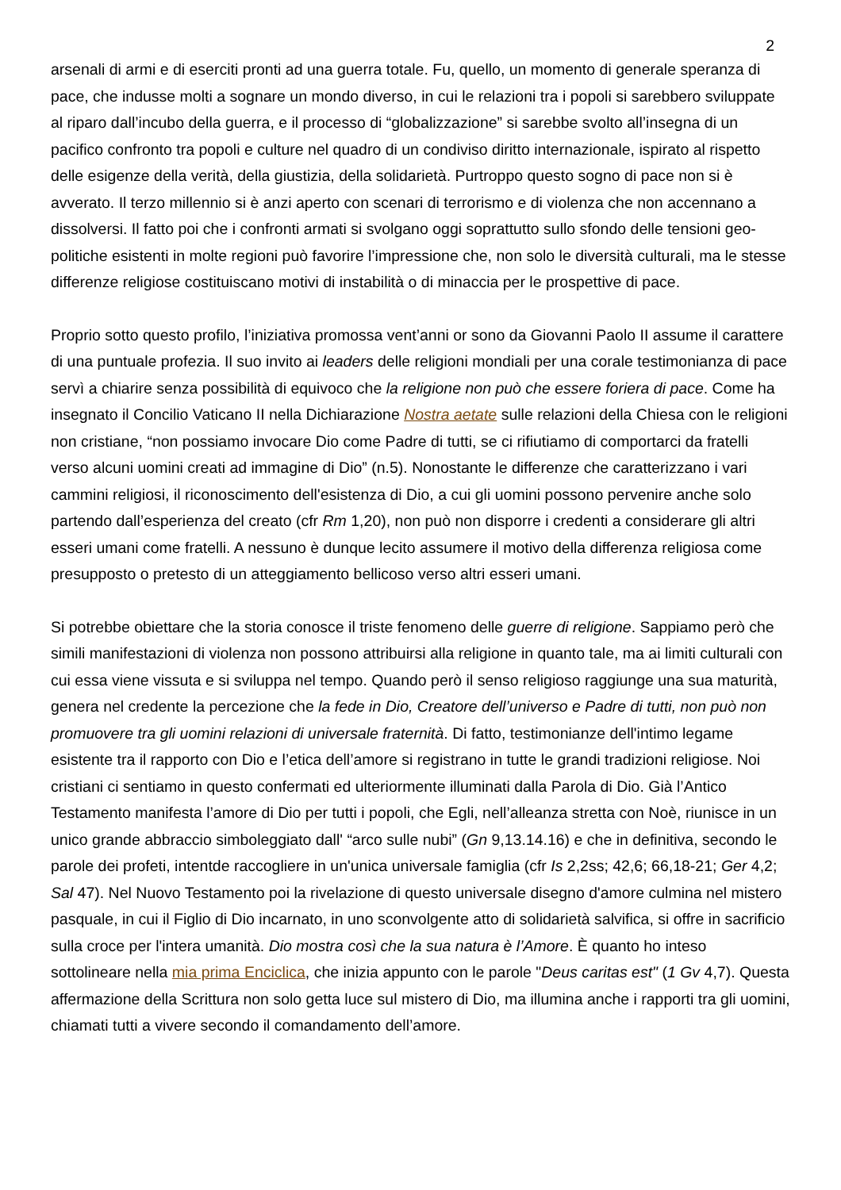2
arsenali di armi e di eserciti pronti ad una guerra totale. Fu, quello, un momento di generale speranza di pace, che indusse molti a sognare un mondo diverso, in cui le relazioni tra i popoli si sarebbero sviluppate al riparo dall’incubo della guerra, e il processo di “globalizzazione” si sarebbe svolto all’insegna di un pacifico confronto tra popoli e culture nel quadro di un condiviso diritto internazionale, ispirato al rispetto delle esigenze della verità, della giustizia, della solidarietà. Purtroppo questo sogno di pace non si è avverato. Il terzo millennio si è anzi aperto con scenari di terrorismo e di violenza che non accennano a dissolversi. Il fatto poi che i confronti armati si svolgano oggi soprattutto sullo sfondo delle tensioni geo-politiche esistenti in molte regioni può favorire l’impressione che, non solo le diversità culturali, ma le stesse differenze religiose costituiscano motivi di instabilità o di minaccia per le prospettive di pace.
Proprio sotto questo profilo, l’iniziativa promossa vent’anni or sono da Giovanni Paolo II assume il carattere di una puntuale profezia. Il suo invito ai leaders delle religioni mondiali per una corale testimonianza di pace servì a chiarire senza possibilità di equivoco che la religione non può che essere foriera di pace. Come ha insegnato il Concilio Vaticano II nella Dichiarazione Nostra aetate sulle relazioni della Chiesa con le religioni non cristiane, “non possiamo invocare Dio come Padre di tutti, se ci rifiutiamo di comportarci da fratelli verso alcuni uomini creati ad immagine di Dio” (n.5). Nonostante le differenze che caratterizzano i vari cammini religiosi, il riconoscimento dell'esistenza di Dio, a cui gli uomini possono pervenire anche solo partendo dall’esperienza del creato (cfr Rm 1,20), non può non disporre i credenti a considerare gli altri esseri umani come fratelli. A nessuno è dunque lecito assumere il motivo della differenza religiosa come presupposto o pretesto di un atteggiamento bellicoso verso altri esseri umani.
Si potrebbe obiettare che la storia conosce il triste fenomeno delle guerre di religione. Sappiamo però che simili manifestazioni di violenza non possono attribuirsi alla religione in quanto tale, ma ai limiti culturali con cui essa viene vissuta e si sviluppa nel tempo. Quando però il senso religioso raggiunge una sua maturità, genera nel credente la percezione che la fede in Dio, Creatore dell’universo e Padre di tutti, non può non promuovere tra gli uomini relazioni di universale fraternità. Di fatto, testimonianze dell'intimo legame esistente tra il rapporto con Dio e l’etica dell’amore si registrano in tutte le grandi tradizioni religiose. Noi cristiani ci sentiamo in questo confermati ed ulteriormente illuminati dalla Parola di Dio. Già l’Antico Testamento manifesta l’amore di Dio per tutti i popoli, che Egli, nell’alleanza stretta con Noè, riunisce in un unico grande abbraccio simboleggiato dall' “arco sulle nubi” (Gn 9,13.14.16) e che in definitiva, secondo le parole dei profeti, intentde raccogliere in un'unica universale famiglia (cfr Is 2,2ss; 42,6; 66,18-21; Ger 4,2; Sal 47). Nel Nuovo Testamento poi la rivelazione di questo universale disegno d'amore culmina nel mistero pasquale, in cui il Figlio di Dio incarnato, in uno sconvolgente atto di solidarietà salvifica, si offre in sacrificio sulla croce per l'intera umanità. Dio mostra così che la sua natura è l’Amore. È quanto ho inteso sottolineare nella mia prima Enciclica, che inizia appunto con le parole "Deus caritas est" (1 Gv 4,7). Questa affermazione della Scrittura non solo getta luce sul mistero di Dio, ma illumina anche i rapporti tra gli uomini, chiamati tutti a vivere secondo il comandamento dell’amore.